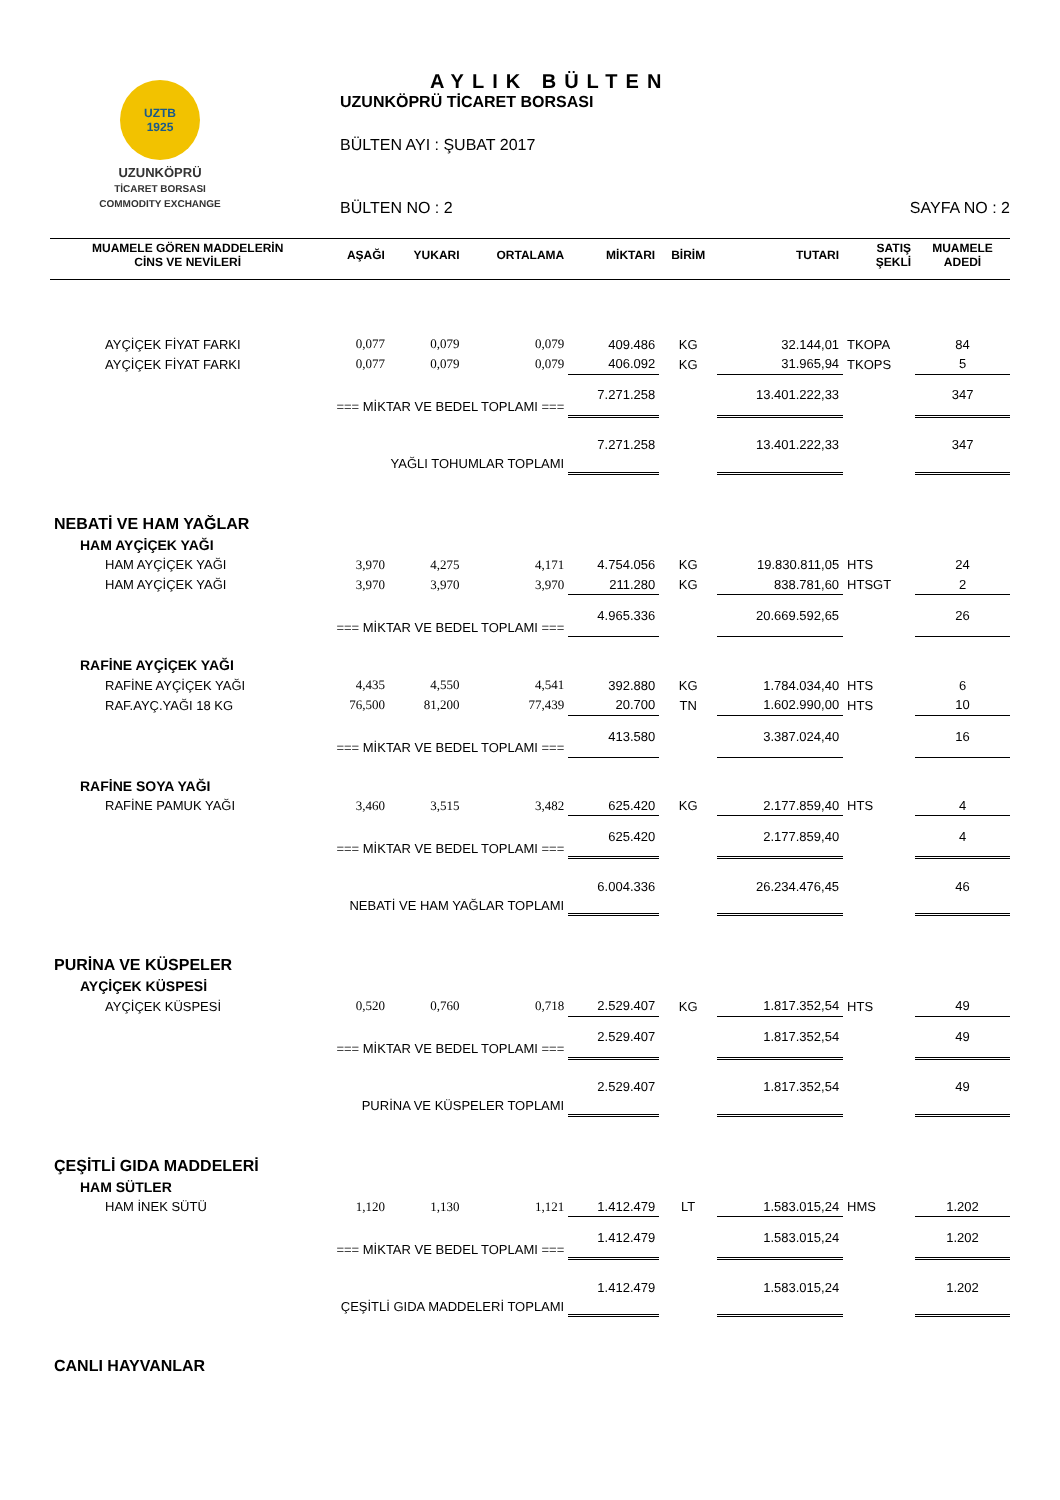UZTB
1925
UZUNKÖPRÜ
TİCARET BORSASI
COMMODITY EXCHANGE
AYLIK BÜLTEN
UZUNKÖPRÜ TİCARET BORSASI
BÜLTEN AYI : ŞUBAT 2017
BÜLTEN NO : 2 SAYFA NO : 2
| MUAMELE GÖREN MADDELERİN CİNS VE NEVİLERİ | AŞAĞI | YUKARI | ORTALAMA | MİKTARI | BİRİM | TUTARI | SATIŞ ŞEKLİ | MUAMELE ADEDİ |
| --- | --- | --- | --- | --- | --- | --- | --- | --- |
| AYÇİÇEK FİYAT FARKI | 0,077 | 0,079 | 0,079 | 409.486 | KG | 32.144,01 | TKOPA | 84 |
| AYÇİÇEK FİYAT FARKI | 0,077 | 0,079 | 0,079 | 406.092 | KG | 31.965,94 | TKOPS | 5 |
| === MİKTAR VE BEDEL TOPLAMI === | | | | 7.271.258 | | 13.401.222,33 | | 347 |
| YAĞLI TOHUMLAR TOPLAMI | | | | 7.271.258 | | 13.401.222,33 | | 347 |
| NEBATİ VE HAM YAĞLAR | | | | | | | | |
| HAM AYÇİÇEK YAĞI | | | | | | | | |
| HAM AYÇİÇEK YAĞI | 3,970 | 4,275 | 4,171 | 4.754.056 | KG | 19.830.811,05 | HTS | 24 |
| HAM AYÇİÇEK YAĞI | 3,970 | 3,970 | 3,970 | 211.280 | KG | 838.781,60 | HTSGT | 2 |
| === MİKTAR VE BEDEL TOPLAMI === | | | | 4.965.336 | | 20.669.592,65 | | 26 |
| RAFİNE AYÇİÇEK YAĞI | | | | | | | | |
| RAFİNE AYÇİÇEK YAĞI | 4,435 | 4,550 | 4,541 | 392.880 | KG | 1.784.034,40 | HTS | 6 |
| RAF.AYÇ.YAĞI 18 KG | 76,500 | 81,200 | 77,439 | 20.700 | TN | 1.602.990,00 | HTS | 10 |
| === MİKTAR VE BEDEL TOPLAMI === | | | | 413.580 | | 3.387.024,40 | | 16 |
| RAFİNE SOYA YAĞI | | | | | | | | |
| RAFİNE PAMUK YAĞI | 3,460 | 3,515 | 3,482 | 625.420 | KG | 2.177.859,40 | HTS | 4 |
| === MİKTAR VE BEDEL TOPLAMI === | | | | 625.420 | | 2.177.859,40 | | 4 |
| NEBATİ VE HAM YAĞLAR TOPLAMI | | | | 6.004.336 | | 26.234.476,45 | | 46 |
| PURİNA VE KÜSPELER | | | | | | | | |
| AYÇİÇEK KÜSPESİ | | | | | | | | |
| AYÇİÇEK KÜSPESİ | 0,520 | 0,760 | 0,718 | 2.529.407 | KG | 1.817.352,54 | HTS | 49 |
| === MİKTAR VE BEDEL TOPLAMI === | | | | 2.529.407 | | 1.817.352,54 | | 49 |
| PURİNA VE KÜSPELER TOPLAMI | | | | 2.529.407 | | 1.817.352,54 | | 49 |
| ÇEŞİTLİ GIDA MADDELERİ | | | | | | | | |
| HAM SÜTLER | | | | | | | | |
| HAM İNEK SÜTÜ | 1,120 | 1,130 | 1,121 | 1.412.479 | LT | 1.583.015,24 | HMS | 1.202 |
| === MİKTAR VE BEDEL TOPLAMI === | | | | 1.412.479 | | 1.583.015,24 | | 1.202 |
| ÇEŞİTLİ GIDA MADDELERİ TOPLAMI | | | | 1.412.479 | | 1.583.015,24 | | 1.202 |
| CANLI HAYVANLAR | | | | | | | | |